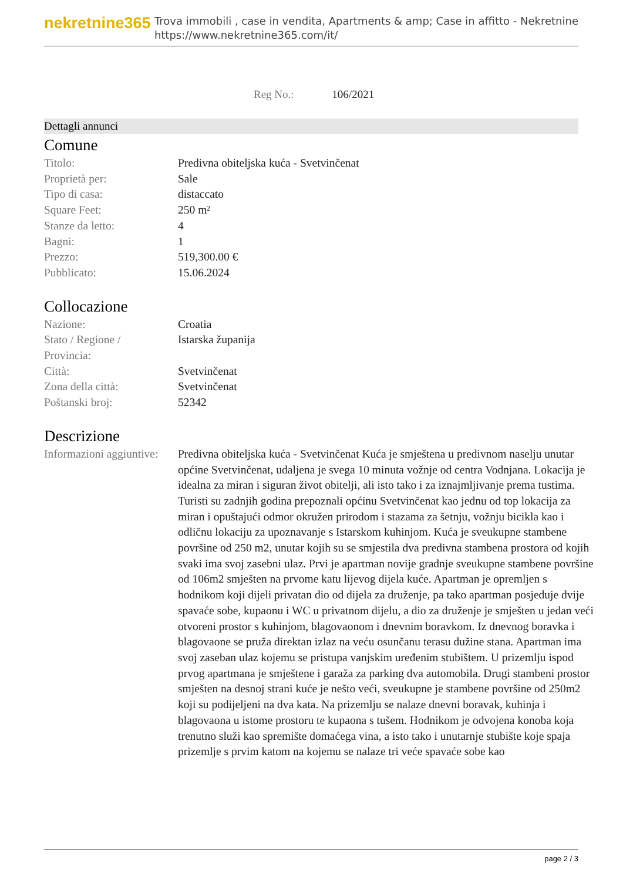nekretnine365
Trova immobili , case in vendita, Apartments & amp; Case in affitto - Nekretnine
https://www.nekretnine365.com/it/
Reg No.: 106/2021
Dettagli annunci
Comune
| Titolo: | Predivna obiteljska kuća - Svetvinčenat |
| Proprietà per: | Sale |
| Tipo di casa: | distaccato |
| Square Feet: | 250 m² |
| Stanze da letto: | 4 |
| Bagni: | 1 |
| Prezzo: | 519,300.00 € |
| Pubblicato: | 15.06.2024 |
Collocazione
| Nazione: | Croatia |
| Stato / Regione / Provincia: | Istarska županija |
| Città: | Svetvinčenat |
| Zona della città: | Svetvinčenat |
| Poštanski broj: | 52342 |
Descrizione
| Informazioni aggiuntive: | Predivna obiteljska kuća - Svetvinčenat Kuća je smještena u predivnom naselju unutar općine Svetvinčenat, udaljena je svega 10 minuta vožnje od centra Vodnjana. Lokacija je idealna za miran i siguran život obitelji, ali isto tako i za iznajmljivanje prema tustima. Turisti su zadnjih godina prepoznali općinu Svetvinčenat kao jednu od top lokacija za miran i opuštajući odmor okružen prirodom i stazama za šetnju, vožnju bicikla kao i odličnu lokaciju za upoznavanje s Istarskom kuhinjom. Kuća je sveukupne stambene površine od 250 m2, unutar kojih su se smjestila dva predivna stambena prostora od kojih svaki ima svoj zasebni ulaz. Prvi je apartman novije gradnje sveukupne stambene površine od 106m2 smješten na prvome katu lijevog dijela kuće. Apartman je opremljen s hodnikom koji dijeli privatan dio od dijela za druženje, pa tako apartman posjeduje dvije spavaće sobe, kupaonu i WC u privatnom dijelu, a dio za druženje je smješten u jedan veći otvoreni prostor s kuhinjom, blagovaonom i dnevnim boravkom. Iz dnevnog boravka i blagovaone se pruža direktan izlaz na veću osunčanu terasu dužine stana. Apartman ima svoj zaseban ulaz kojemu se pristupa vanjskim uređenim stubištem. U prizemlju ispod prvog apartmana je smještene i garaža za parking dva automobila. Drugi stambeni prostor smješten na desnoj strani kuće je nešto veći, sveukupne je stambene površine od 250m2 koji su podijeljeni na dva kata. Na prizemlju se nalaze dnevni boravak, kuhinja i blagovaona u istome prostoru te kupaona s tušem. Hodnikom je odvojena konoba koja trenutno služi kao spremište domaćega vina, a isto tako i unutarnje stubište koje spaja prizemlje s prvim katom na kojemu se nalaze tri veće spavaće sobe kao |
page 2 / 3